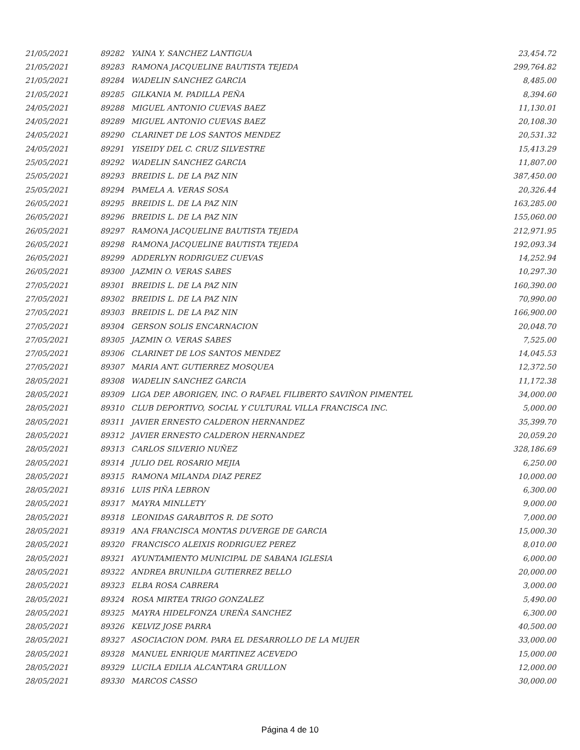| 21/05/2021 | 89282 | YAINA Y. SANCHEZ LANTIGUA | 23,454.72 |
| 21/05/2021 | 89283 | RAMONA JACQUELINE BAUTISTA TEJEDA | 299,764.82 |
| 21/05/2021 | 89284 | WADELIN SANCHEZ GARCIA | 8,485.00 |
| 21/05/2021 | 89285 | GILKANIA M. PADILLA PEÑA | 8,394.60 |
| 24/05/2021 | 89288 | MIGUEL ANTONIO CUEVAS BAEZ | 11,130.01 |
| 24/05/2021 | 89289 | MIGUEL ANTONIO CUEVAS BAEZ | 20,108.30 |
| 24/05/2021 | 89290 | CLARINET DE LOS SANTOS MENDEZ | 20,531.32 |
| 24/05/2021 | 89291 | YISEIDY DEL C. CRUZ SILVESTRE | 15,413.29 |
| 25/05/2021 | 89292 | WADELIN SANCHEZ GARCIA | 11,807.00 |
| 25/05/2021 | 89293 | BREIDIS L. DE LA PAZ NIN | 387,450.00 |
| 25/05/2021 | 89294 | PAMELA A. VERAS SOSA | 20,326.44 |
| 26/05/2021 | 89295 | BREIDIS L. DE LA PAZ NIN | 163,285.00 |
| 26/05/2021 | 89296 | BREIDIS L. DE LA PAZ NIN | 155,060.00 |
| 26/05/2021 | 89297 | RAMONA JACQUELINE BAUTISTA TEJEDA | 212,971.95 |
| 26/05/2021 | 89298 | RAMONA JACQUELINE BAUTISTA TEJEDA | 192,093.34 |
| 26/05/2021 | 89299 | ADDERLYN RODRIGUEZ CUEVAS | 14,252.94 |
| 26/05/2021 | 89300 | JAZMIN O. VERAS SABES | 10,297.30 |
| 27/05/2021 | 89301 | BREIDIS L. DE LA PAZ NIN | 160,390.00 |
| 27/05/2021 | 89302 | BREIDIS L. DE LA PAZ NIN | 70,990.00 |
| 27/05/2021 | 89303 | BREIDIS L. DE LA PAZ NIN | 166,900.00 |
| 27/05/2021 | 89304 | GERSON SOLIS ENCARNACION | 20,048.70 |
| 27/05/2021 | 89305 | JAZMIN O. VERAS SABES | 7,525.00 |
| 27/05/2021 | 89306 | CLARINET DE LOS SANTOS MENDEZ | 14,045.53 |
| 27/05/2021 | 89307 | MARIA ANT. GUTIERREZ MOSQUEA | 12,372.50 |
| 28/05/2021 | 89308 | WADELIN SANCHEZ GARCIA | 11,172.38 |
| 28/05/2021 | 89309 | LIGA DEP. ABORIGEN, INC. O RAFAEL FILIBERTO SAVIÑON PIMENTEL | 34,000.00 |
| 28/05/2021 | 89310 | CLUB DEPORTIVO, SOCIAL Y CULTURAL VILLA FRANCISCA INC. | 5,000.00 |
| 28/05/2021 | 89311 | JAVIER ERNESTO CALDERON HERNANDEZ | 35,399.70 |
| 28/05/2021 | 89312 | JAVIER ERNESTO CALDERON HERNANDEZ | 20,059.20 |
| 28/05/2021 | 89313 | CARLOS SILVERIO NUÑEZ | 328,186.69 |
| 28/05/2021 | 89314 | JULIO DEL ROSARIO MEJIA | 6,250.00 |
| 28/05/2021 | 89315 | RAMONA MILANDA DIAZ PEREZ | 10,000.00 |
| 28/05/2021 | 89316 | LUIS PIÑA LEBRON | 6,300.00 |
| 28/05/2021 | 89317 | MAYRA MINLLETY | 9,000.00 |
| 28/05/2021 | 89318 | LEONIDAS GARABITOS R. DE SOTO | 7,000.00 |
| 28/05/2021 | 89319 | ANA FRANCISCA MONTAS DUVERGE DE GARCIA | 15,000.30 |
| 28/05/2021 | 89320 | FRANCISCO ALEIXIS RODRIGUEZ PEREZ | 8,010.00 |
| 28/05/2021 | 89321 | AYUNTAMIENTO MUNICIPAL DE SABANA IGLESIA | 6,000.00 |
| 28/05/2021 | 89322 | ANDREA BRUNILDA GUTIERREZ BELLO | 20,000.00 |
| 28/05/2021 | 89323 | ELBA ROSA CABRERA | 3,000.00 |
| 28/05/2021 | 89324 | ROSA MIRTEA TRIGO GONZALEZ | 5,490.00 |
| 28/05/2021 | 89325 | MAYRA HIDELFONZA UREÑA SANCHEZ | 6,300.00 |
| 28/05/2021 | 89326 | KELVIZ JOSE PARRA | 40,500.00 |
| 28/05/2021 | 89327 | ASOCIACION DOM. PARA EL DESARROLLO DE LA MUJER | 33,000.00 |
| 28/05/2021 | 89328 | MANUEL ENRIQUE MARTINEZ ACEVEDO | 15,000.00 |
| 28/05/2021 | 89329 | LUCILA EDILIA ALCANTARA GRULLON | 12,000.00 |
| 28/05/2021 | 89330 | MARCOS CASSO | 30,000.00 |
Página 4 de 10